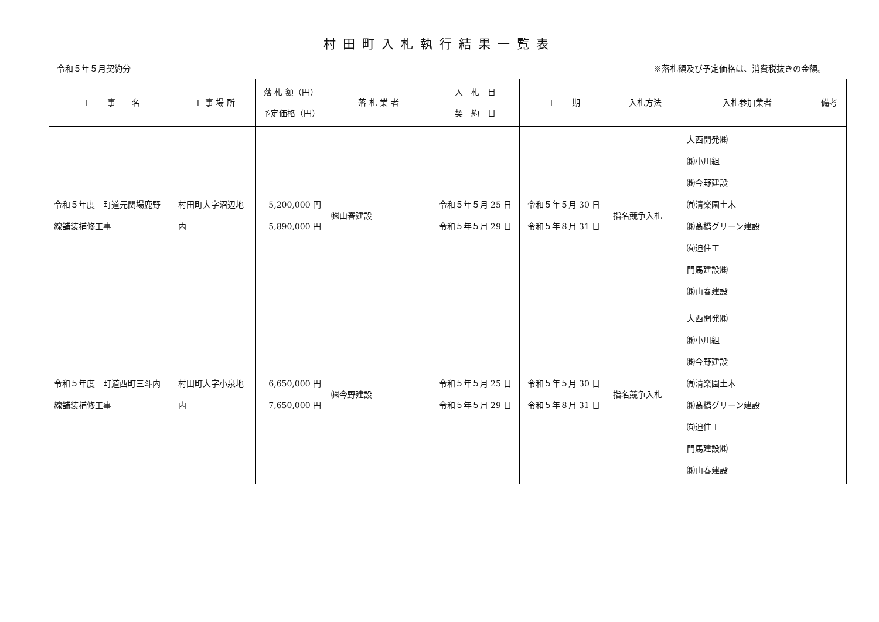村田町入札執行結果一覧表
令和５年５月契約分 ※落札額及び予定価格は、消費税抜きの金額。
| 工 事 名 | 工 事 場 所 | 落 札 額（円） 予定価格（円） | 落 札 業 者 | 入 札 日 契 約 日 | 工 期 | 入札方法 | 入札参加業者 | 備考 |
| --- | --- | --- | --- | --- | --- | --- | --- | --- |
| 令和５年度 町道元関場鹿野線舗装補修工事 | 村田町大字沼辺地内 | 5,200,000 円 5,890,000 円 | ㈱山春建設 | 令和５年５月 25 日 令和５年５月 29 日 | 令和５年５月 30 日 令和５年８月 31 日 | 指名競争入札 | 大西開発㈱ ㈱小川組 ㈱今野建設 ㈲清楽園土木 ㈱髙橋グリーン建設 ㈲迫住工 門馬建設㈱ ㈱山春建設 | |
| 令和５年度 町道西町三斗内線舗装補修工事 | 村田町大字小泉地内 | 6,650,000 円 7,650,000 円 | ㈱今野建設 | 令和５年５月 25 日 令和５年５月 29 日 | 令和５年５月 30 日 令和５年８月 31 日 | 指名競争入札 | 大西開発㈱ ㈱小川組 ㈱今野建設 ㈲清楽園土木 ㈱髙橋グリーン建設 ㈲迫住工 門馬建設㈱ ㈱山春建設 | |